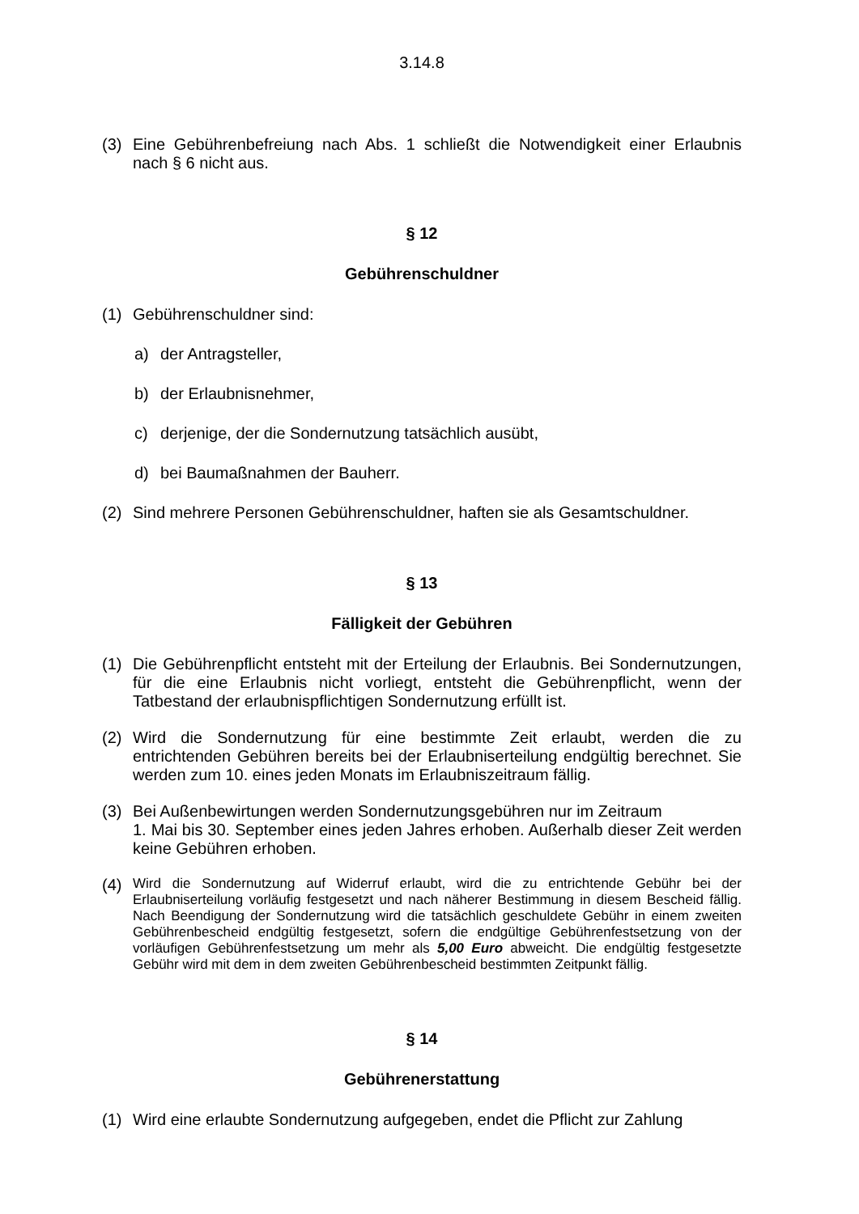3.14.8
(3) Eine Gebührenbefreiung nach Abs. 1 schließt die Notwendigkeit einer Erlaubnis nach § 6 nicht aus.
§ 12
Gebührenschuldner
(1) Gebührenschuldner sind:
a) der Antragsteller,
b) der Erlaubnisnehmer,
c) derjenige, der die Sondernutzung tatsächlich ausübt,
d) bei Baumaßnahmen der Bauherr.
(2) Sind mehrere Personen Gebührenschuldner, haften sie als Gesamtschuldner.
§ 13
Fälligkeit der Gebühren
(1) Die Gebührenpflicht entsteht mit der Erteilung der Erlaubnis. Bei Sondernutzungen, für die eine Erlaubnis nicht vorliegt, entsteht die Gebührenpflicht, wenn der Tatbestand der erlaubnispflichtigen Sondernutzung erfüllt ist.
(2) Wird die Sondernutzung für eine bestimmte Zeit erlaubt, werden die zu entrichtenden Gebühren bereits bei der Erlaubniserteilung endgültig berechnet. Sie werden zum 10. eines jeden Monats im Erlaubniszeitraum fällig.
(3) Bei Außenbewirtungen werden Sondernutzungsgebühren nur im Zeitraum
1. Mai bis 30. September eines jeden Jahres erhoben. Außerhalb dieser Zeit werden keine Gebühren erhoben.
(4) Wird die Sondernutzung auf Widerruf erlaubt, wird die zu entrichtende Gebühr bei der Erlaubniserteilung vorläufig festgesetzt und nach näherer Bestimmung in diesem Bescheid fällig. Nach Beendigung der Sondernutzung wird die tatsächlich geschuldete Gebühr in einem zweiten Gebührenbescheid endgültig festgesetzt, sofern die endgültige Gebührenfestsetzung von der vorläufigen Gebührenfestsetzung um mehr als 5,00 Euro abweicht. Die endgültig festgesetzte Gebühr wird mit dem in dem zweiten Gebührenbescheid bestimmten Zeitpunkt fällig.
§ 14
Gebührenerstattung
(1) Wird eine erlaubte Sondernutzung aufgegeben, endet die Pflicht zur Zahlung